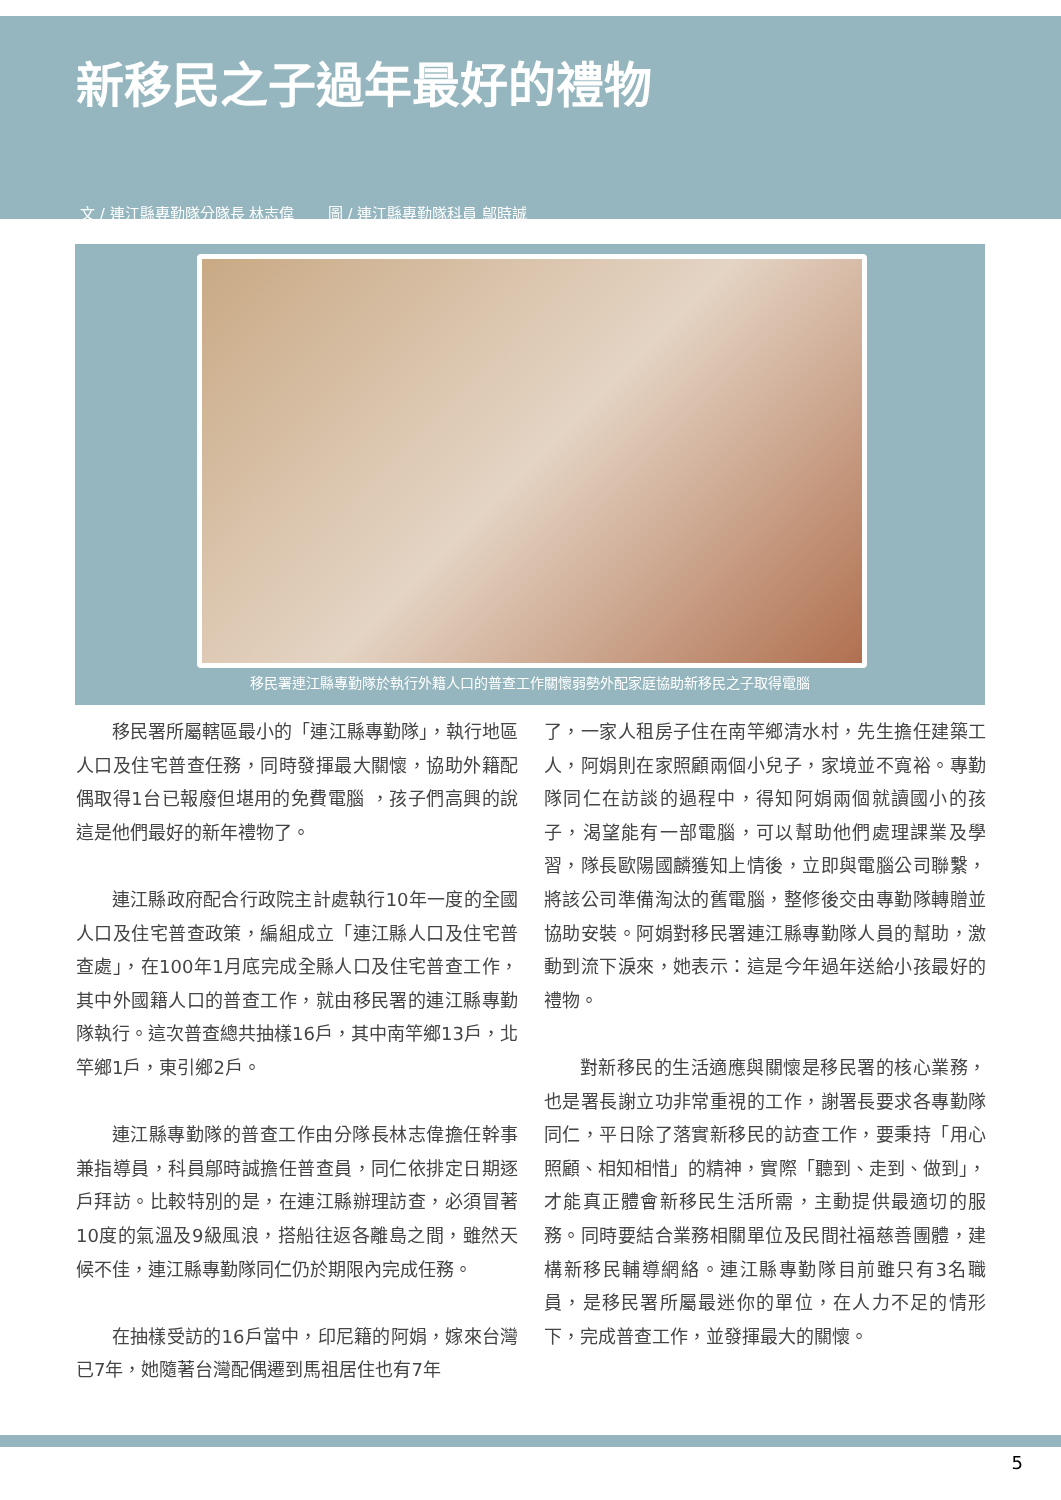新移民之子過年最好的禮物
文 / 連江縣專勤隊分隊長 林志偉 圖 / 連江縣專勤隊科員 鄔時誠
移民署連江縣專勤隊於執行外籍人口的普查工作關懷弱勢外配家庭協助新移民之子取得電腦
移民署所屬轄區最小的「連江縣專勤隊」，執行地區人口及住宅普查任務，同時發揮最大關懷，協助外籍配偶取得1台已報廢但堪用的免費電腦 ，孩子們高興的說這是他們最好的新年禮物了。
連江縣政府配合行政院主計處執行10年一度的全國人口及住宅普查政策，編組成立「連江縣人口及住宅普查處」，在100年1月底完成全縣人口及住宅普查工作，其中外國籍人口的普查工作，就由移民署的連江縣專勤隊執行。這次普查總共抽樣16戶，其中南竿鄉13戶，北竿鄉1戶，東引鄉2戶。
連江縣專勤隊的普查工作由分隊長林志偉擔任幹事兼指導員，科員鄔時誠擔任普查員，同仁依排定日期逐戶拜訪。比較特別的是，在連江縣辦理訪查，必須冒著10度的氣溫及9級風浪，搭船往返各離島之間，雖然天候不佳，連江縣專勤隊同仁仍於期限內完成任務。
在抽樣受訪的16戶當中，印尼籍的阿娟，嫁來台灣已7年，她隨著台灣配偶遷到馬祖居住也有7年
了，一家人租房子住在南竿鄉清水村，先生擔任建築工人，阿娟則在家照顧兩個小兒子，家境並不寬裕。專勤隊同仁在訪談的過程中，得知阿娟兩個就讀國小的孩子，渴望能有一部電腦，可以幫助他們處理課業及學習，隊長歐陽國麟獲知上情後，立即與電腦公司聯繫，將該公司準備淘汰的舊電腦，整修後交由專勤隊轉贈並協助安裝。阿娟對移民署連江縣專勤隊人員的幫助，激動到流下淚來，她表示：這是今年過年送給小孩最好的禮物。
對新移民的生活適應與關懷是移民署的核心業務，也是署長謝立功非常重視的工作，謝署長要求各專勤隊同仁，平日除了落實新移民的訪查工作，要秉持「用心照顧、相知相惜」的精神，實際「聽到、走到、做到」，才能真正體會新移民生活所需，主動提供最適切的服務。同時要結合業務相關單位及民間社福慈善團體，建構新移民輔導網絡。連江縣專勤隊目前雖只有3名職員，是移民署所屬最迷你的單位，在人力不足的情形下，完成普查工作，並發揮最大的關懷。
5